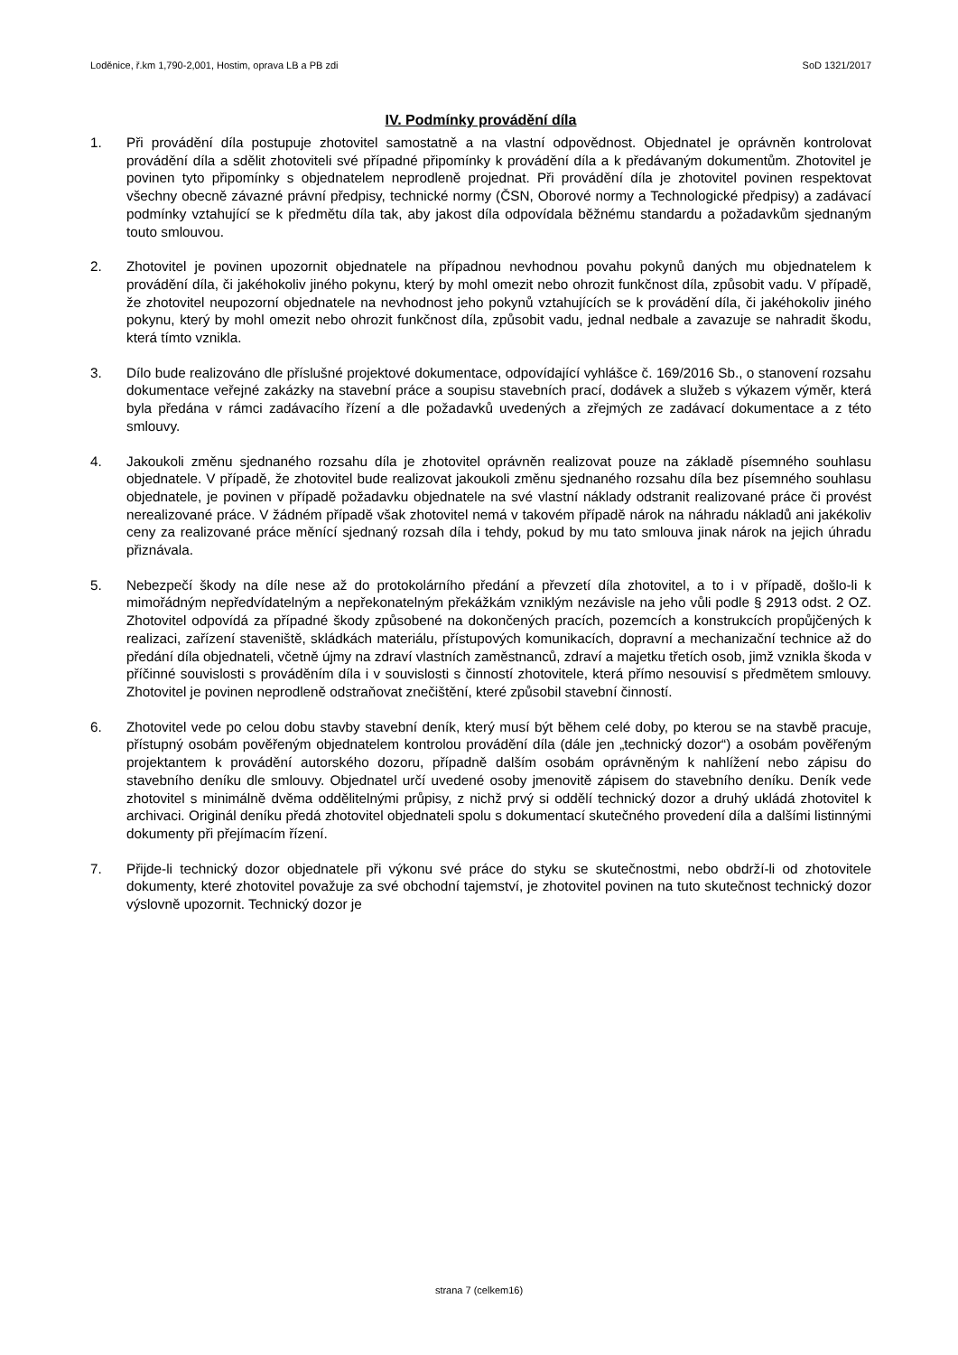Loděnice, ř.km 1,790-2,001, Hostim, oprava LB a PB zdi SoD 1321/2017
IV. Podmínky provádění díla
1. Při provádění díla postupuje zhotovitel samostatně a na vlastní odpovědnost. Objednatel je oprávněn kontrolovat provádění díla a sdělit zhotoviteli své případné připomínky k provádění díla a k předávaným dokumentům. Zhotovitel je povinen tyto připomínky s objednatelem neprodleně projednat. Při provádění díla je zhotovitel povinen respektovat všechny obecně závazné právní předpisy, technické normy (ČSN, Oborové normy a Technologické předpisy) a zadávací podmínky vztahující se k předmětu díla tak, aby jakost díla odpovídala běžnému standardu a požadavkům sjednaným touto smlouvou.
2. Zhotovitel je povinen upozornit objednatele na případnou nevhodnou povahu pokynů daných mu objednatelem k provádění díla, či jakéhokoliv jiného pokynu, který by mohl omezit nebo ohrozit funkčnost díla, způsobit vadu. V případě, že zhotovitel neupozorní objednatele na nevhodnost jeho pokynů vztahujících se k provádění díla, či jakéhokoliv jiného pokynu, který by mohl omezit nebo ohrozit funkčnost díla, způsobit vadu, jednal nedbale a zavazuje se nahradit škodu, která tímto vznikla.
3. Dílo bude realizováno dle příslušné projektové dokumentace, odpovídající vyhlášce č. 169/2016 Sb., o stanovení rozsahu dokumentace veřejné zakázky na stavební práce a soupisu stavebních prací, dodávek a služeb s výkazem výměr, která byla předána v rámci zadávacího řízení a dle požadavků uvedených a zřejmých ze zadávací dokumentace a z této smlouvy.
4. Jakoukoli změnu sjednaného rozsahu díla je zhotovitel oprávněn realizovat pouze na základě písemného souhlasu objednatele. V případě, že zhotovitel bude realizovat jakoukoli změnu sjednaného rozsahu díla bez písemného souhlasu objednatele, je povinen v případě požadavku objednatele na své vlastní náklady odstranit realizované práce či provést nerealizované práce. V žádném případě však zhotovitel nemá v takovém případě nárok na náhradu nákladů ani jakékoliv ceny za realizované práce měnící sjednaný rozsah díla i tehdy, pokud by mu tato smlouva jinak nárok na jejich úhradu přiznávala.
5. Nebezpečí škody na díle nese až do protokolárního předání a převzetí díla zhotovitel, a to i v případě, došlo-li k mimořádným nepředvídatelným a nepřekonatelným překážkám vzniklým nezávisle na jeho vůli podle § 2913 odst. 2 OZ. Zhotovitel odpovídá za případné škody způsobené na dokončených pracích, pozemcích a konstrukcích propůjčených k realizaci, zařízení staveniště, skládkách materiálu, přístupových komunikacích, dopravní a mechanizační technice až do předání díla objednateli, včetně újmy na zdraví vlastních zaměstnanců, zdraví a majetku třetích osob, jimž vznikla škoda v příčinné souvislosti s prováděním díla i v souvislosti s činností zhotovitele, která přímo nesouvisí s předmětem smlouvy. Zhotovitel je povinen neprodleně odstraňovat znečištění, které způsobil stavební činností.
6. Zhotovitel vede po celou dobu stavby stavební deník, který musí být během celé doby, po kterou se na stavbě pracuje, přístupný osobám pověřeným objednatelem kontrolou provádění díla (dále jen „technický dozor“) a osobám pověřeným projektantem k provádění autorského dozoru, případně dalším osobám oprávněným k nahlížení nebo zápisu do stavebního deníku dle smlouvy. Objednatel určí uvedené osoby jmenovitě zápisem do stavebního deníku. Deník vede zhotovitel s minimálně dvěma oddělitelnými průpisy, z nichž prvý si oddělí technický dozor a druhý ukládá zhotovitel k archivaci. Originál deníku předá zhotovitel objednateli spolu s dokumentací skutečného provedení díla a dalšími listinnými dokumenty při přejímacím řízení.
7. Přijde-li technický dozor objednatele při výkonu své práce do styku se skutečnostmi, nebo obdrží-li od zhotovitele dokumenty, které zhotovitel považuje za své obchodní tajemství, je zhotovitel povinen na tuto skutečnost technický dozor výslovně upozornit. Technický dozor je
strana 7 (celkem16)